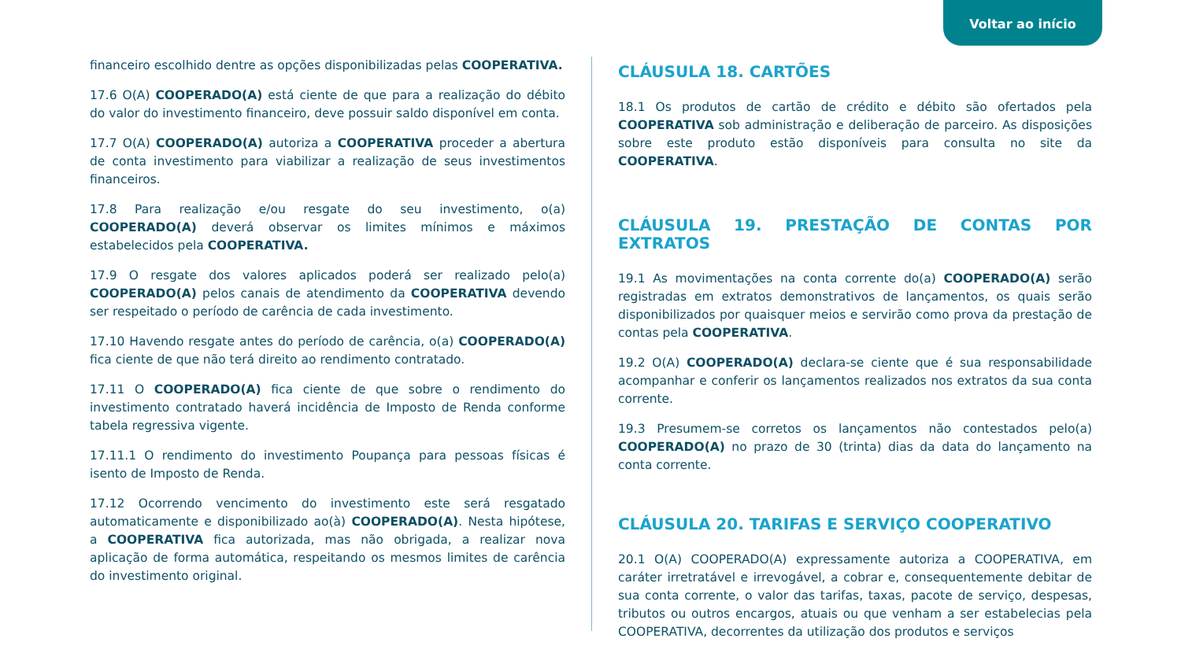Voltar ao início
financeiro escolhido dentre as opções disponibilizadas pelas COOPERATIVA.
17.6 O(A) COOPERADO(A) está ciente de que para a realização do débito do valor do investimento financeiro, deve possuir saldo disponível em conta.
17.7 O(A) COOPERADO(A) autoriza a COOPERATIVA proceder a abertura de conta investimento para viabilizar a realização de seus investimentos financeiros.
17.8 Para realização e/ou resgate do seu investimento, o(a) COOPERADO(A) deverá observar os limites mínimos e máximos estabelecidos pela COOPERATIVA.
17.9 O resgate dos valores aplicados poderá ser realizado pelo(a) COOPERADO(A) pelos canais de atendimento da COOPERATIVA devendo ser respeitado o período de carência de cada investimento.
17.10 Havendo resgate antes do período de carência, o(a) COOPERADO(A) fica ciente de que não terá direito ao rendimento contratado.
17.11 O COOPERADO(A) fica ciente de que sobre o rendimento do investimento contratado haverá incidência de Imposto de Renda conforme tabela regressiva vigente.
17.11.1 O rendimento do investimento Poupança para pessoas físicas é isento de Imposto de Renda.
17.12 Ocorrendo vencimento do investimento este será resgatado automaticamente e disponibilizado ao(à) COOPERADO(A). Nesta hipótese, a COOPERATIVA fica autorizada, mas não obrigada, a realizar nova aplicação de forma automática, respeitando os mesmos limites de carência do investimento original.
CLÁUSULA 18. CARTÕES
18.1 Os produtos de cartão de crédito e débito são ofertados pela COOPERATIVA sob administração e deliberação de parceiro. As disposições sobre este produto estão disponíveis para consulta no site da COOPERATIVA.
CLÁUSULA 19. PRESTAÇÃO DE CONTAS POR EXTRATOS
19.1 As movimentações na conta corrente do(a) COOPERADO(A) serão registradas em extratos demonstrativos de lançamentos, os quais serão disponibilizados por quaisquer meios e servirão como prova da prestação de contas pela COOPERATIVA.
19.2 O(A) COOPERADO(A) declara-se ciente que é sua responsabilidade acompanhar e conferir os lançamentos realizados nos extratos da sua conta corrente.
19.3 Presumem-se corretos os lançamentos não contestados pelo(a) COOPERADO(A) no prazo de 30 (trinta) dias da data do lançamento na conta corrente.
CLÁUSULA 20. TARIFAS E SERVIÇO COOPERATIVO
20.1 O(A) COOPERADO(A) expressamente autoriza a COOPERATIVA, em caráter irretratável e irrevogável, a cobrar e, consequentemente debitar de sua conta corrente, o valor das tarifas, taxas, pacote de serviço, despesas, tributos ou outros encargos, atuais ou que venham a ser estabelecias pela COOPERATIVA, decorrentes da utilização dos produtos e serviços